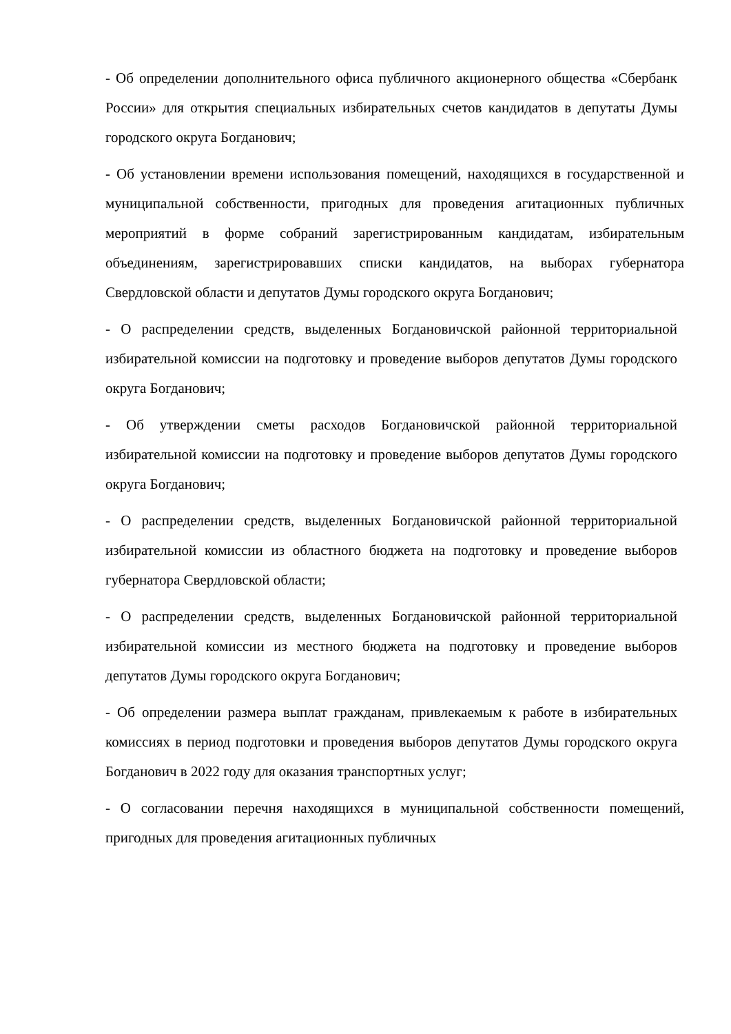- Об определении дополнительного офиса публичного акционерного общества «Сбербанк России» для открытия специальных избирательных счетов кандидатов в депутаты Думы городского округа Богданович;
- Об установлении времени использования помещений, находящихся в государственной и муниципальной собственности, пригодных для проведения агитационных публичных мероприятий в форме собраний зарегистрированным кандидатам, избирательным объединениям, зарегистрировавших списки кандидатов, на выборах губернатора Свердловской области и депутатов Думы городского округа Богданович;
- О распределении средств, выделенных Богдановичской районной территориальной избирательной комиссии на подготовку и проведение выборов депутатов Думы городского округа Богданович;
- Об утверждении сметы расходов Богдановичской районной территориальной избирательной комиссии на подготовку и проведение выборов депутатов Думы городского округа Богданович;
- О распределении средств, выделенных Богдановичской районной территориальной избирательной комиссии из областного бюджета на подготовку и проведение выборов губернатора Свердловской области;
- О распределении средств, выделенных Богдановичской районной территориальной избирательной комиссии из местного бюджета на подготовку и проведение выборов депутатов Думы городского округа Богданович;
- Об определении размера выплат гражданам, привлекаемым к работе в избирательных комиссиях в период подготовки и проведения выборов депутатов Думы городского округа Богданович в 2022 году для оказания транспортных услуг;
- О согласовании перечня находящихся в муниципальной собственности помещений, пригодных для проведения агитационных публичных